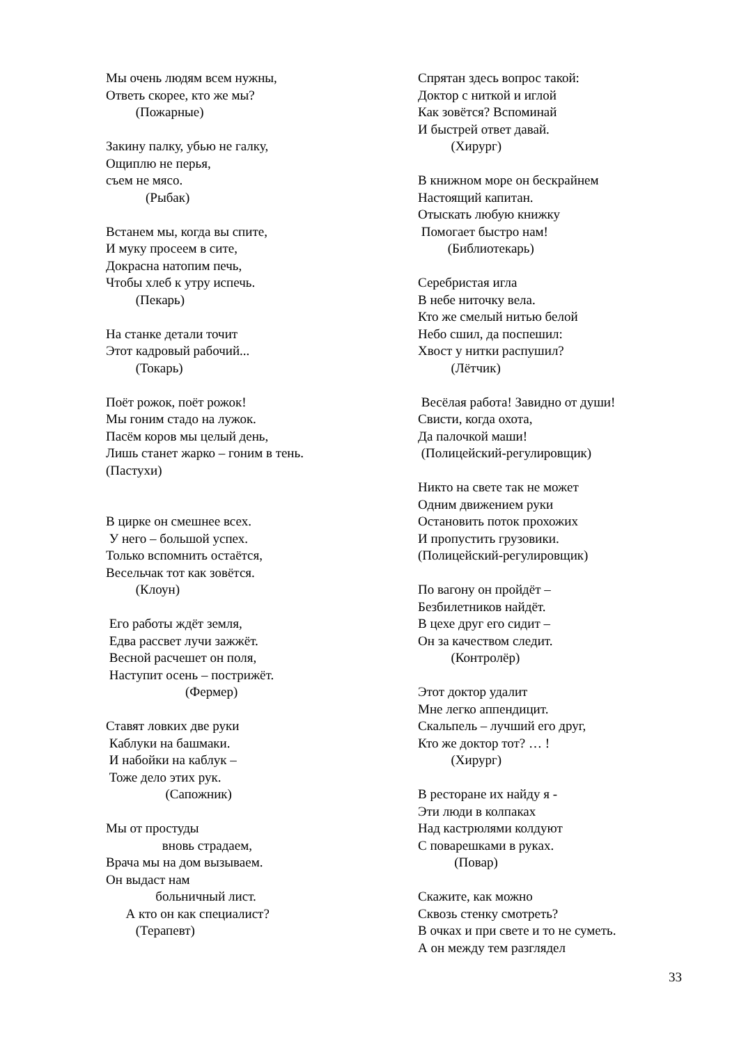Мы очень людям всем нужны, Ответь скорее, кто же мы? (Пожарные) Закину палку, убью не галку, Ощиплю не перья, съем не мясо. (Рыбак) Встанем мы, когда вы спите, И муку просеем в сите, Докрасна натопим печь, Чтобы хлеб к утру испечь. (Пекарь) На станке детали точит Этот кадровый рабочий... (Токарь) Поёт рожок, поёт рожок! Мы гоним стадо на лужок. Пасём коров мы целый день, Лишь станет жарко – гоним в тень. (Пастухи) В цирке он смешнее всех. У него – большой успех. Только вспомнить остаётся, Весельчак тот как зовётся. (Клоун) Его работы ждёт земля, Едва рассвет лучи зажжёт. Весной расчешет он поля, Наступит осень – пострижёт. (Фермер) Ставят ловких две руки Каблуки на башмаки. И набойки на каблук – Тоже дело этих рук. (Сапожник) Мы от простуды вновь страдаем, Врача мы на дом вызываем. Он выдаст нам больничный лист. А кто он как специалист? (Терапевт)
Спрятан здесь вопрос такой: Доктор с ниткой и иглой Как зовётся? Вспоминай И быстрей ответ давай. (Хирург) В книжном море он бескрайнем Настоящий капитан. Отыскать любую книжку Помогает быстро нам! (Библиотекарь) Серебристая игла В небе ниточку вела. Кто же смелый нитью белой Небо сшил, да поспешил: Хвост у нитки распушил? (Лётчик) Весёлая работа! Завидно от души! Свисти, когда охота, Да палочкой маши! (Полицейский-регулировщик) Никто на свете так не может Одним движением руки Остановить поток прохожих И пропустить грузовики. (Полицейский-регулировщик) По вагону он пройдёт – Безбилетников найдёт. В цехе друг его сидит – Он за качеством следит. (Контролёр) Этот доктор удалит Мне легко аппендицит. Скальпель – лучший его друг, Кто же доктор тот? … ! (Хирург) В ресторане их найду я - Эти люди в колпаках Над кастрюлями колдуют С поварешками в руках. (Повар) Скажите, как можно Сквозь стенку смотреть? В очках и при свете и то не суметь. А он между тем разглядел
33